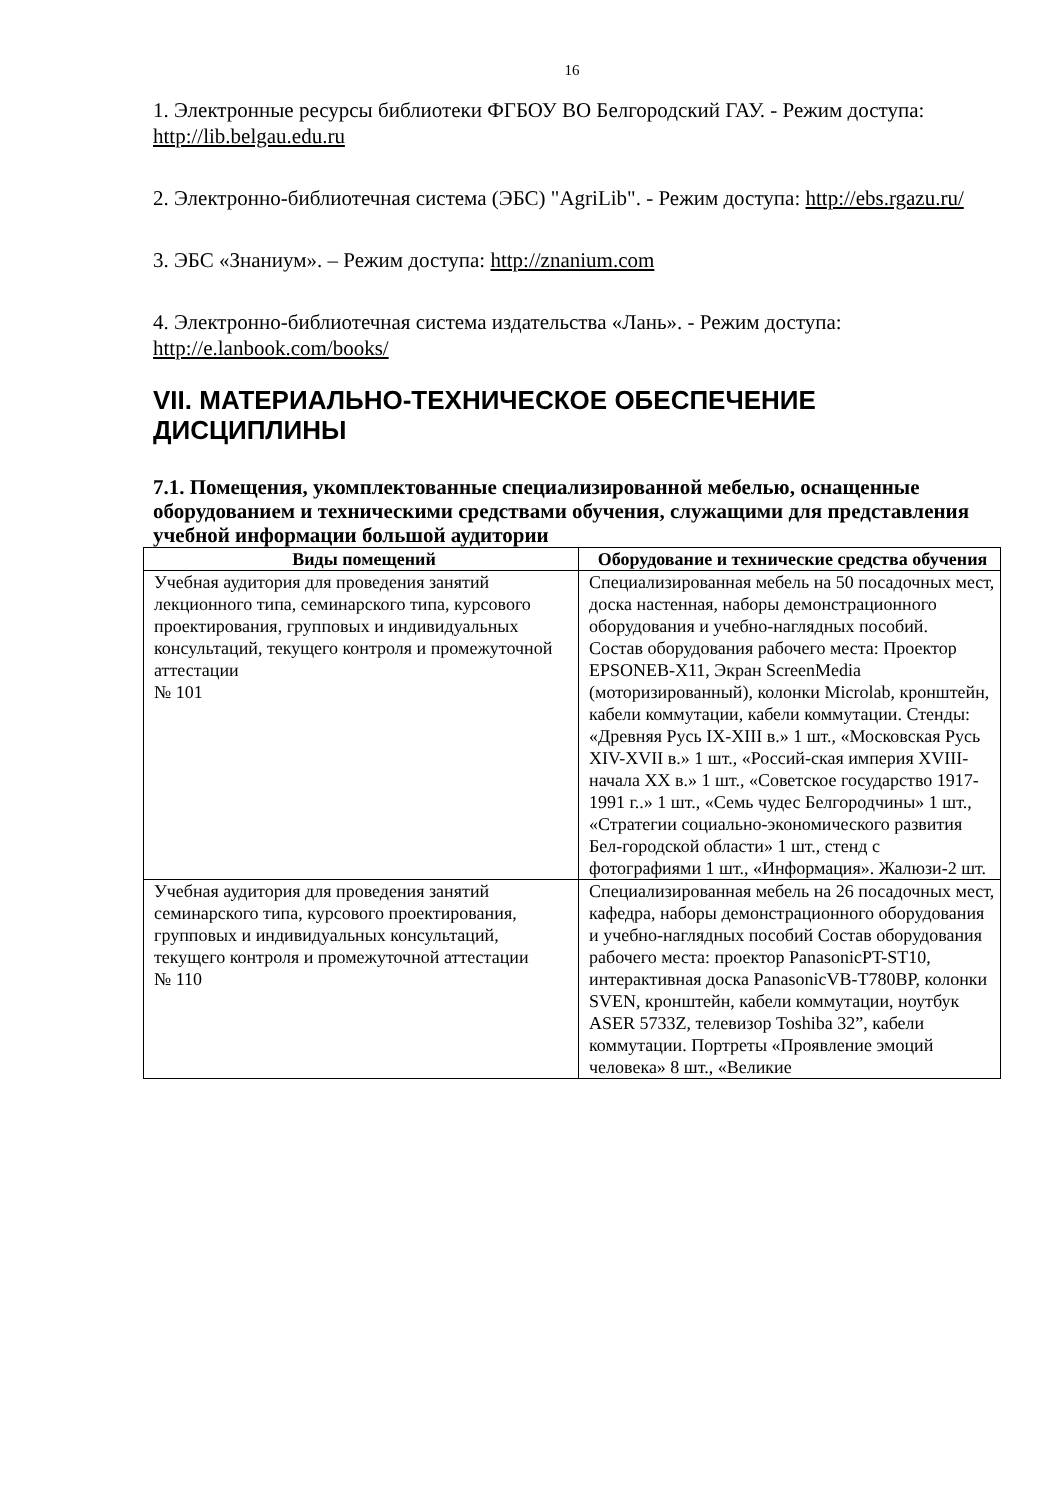16
1. Электронные ресурсы библиотеки ФГБОУ ВО Белгородский ГАУ. - Режим доступа: http://lib.belgau.edu.ru
2. Электронно-библиотечная система (ЭБС) "AgriLib". - Режим доступа: http://ebs.rgazu.ru/
3. ЭБС «Знаниум». – Режим доступа: http://znanium.com
4. Электронно-библиотечная система издательства «Лань». - Режим доступа: http://e.lanbook.com/books/
VII. МАТЕРИАЛЬНО-ТЕХНИЧЕСКОЕ ОБЕСПЕЧЕНИЕ ДИСЦИПЛИНЫ
7.1. Помещения, укомплектованные специализированной мебелью, оснащенные оборудованием и техническими средствами обучения, служащими для представления учебной информации большой аудитории
| Виды помещений | Оборудование и технические средства обучения |
| --- | --- |
| Учебная аудитория для проведения занятий лекционного типа, семинарского типа, курсового проектирования, групповых и индивидуальных консультаций, текущего контроля и промежуточной аттестации № 101 | Специализированная мебель на 50 посадочных мест, доска настенная, наборы демонстрационного оборудования и учебно-наглядных пособий. Состав оборудования рабочего места: Проектор EPSONEB-X11, Экран ScreenMedia (моторизированный), колонки Microlab, кронштейн, кабели коммутации, кабели коммутации. Стенды: «Древняя Русь IX-XIII в.» 1 шт., «Московская Русь XIV-XVII в.» 1 шт., «Россий-ская империя XVIII- начала XX в.» 1 шт., «Советское государство 1917-1991 г..» 1 шт., «Семь чудес Белгородчины» 1 шт., «Стратегии социально-экономического развития Бел-городской области» 1 шт., стенд с фотографиями 1 шт., «Информация». Жалюзи-2 шт. |
| Учебная аудитория для проведения занятий семинарского типа, курсового проектирования, групповых и индивидуальных консультаций, текущего контроля и промежуточной аттестации № 110 | Специализированная мебель на 26 посадочных мест, кафедра, наборы демонстрационного оборудования и учебно-наглядных пособий Состав оборудования рабочего места: проектор PanasonicPT-ST10, интерактивная доска PanasonicVB-T780BP, колонки SVEN, кронштейн, кабели коммутации, ноутбук ASER 5733Z, телевизор Toshiba 32”, кабели коммутации. Портреты «Проявление эмоций человека» 8 шт., «Великие |